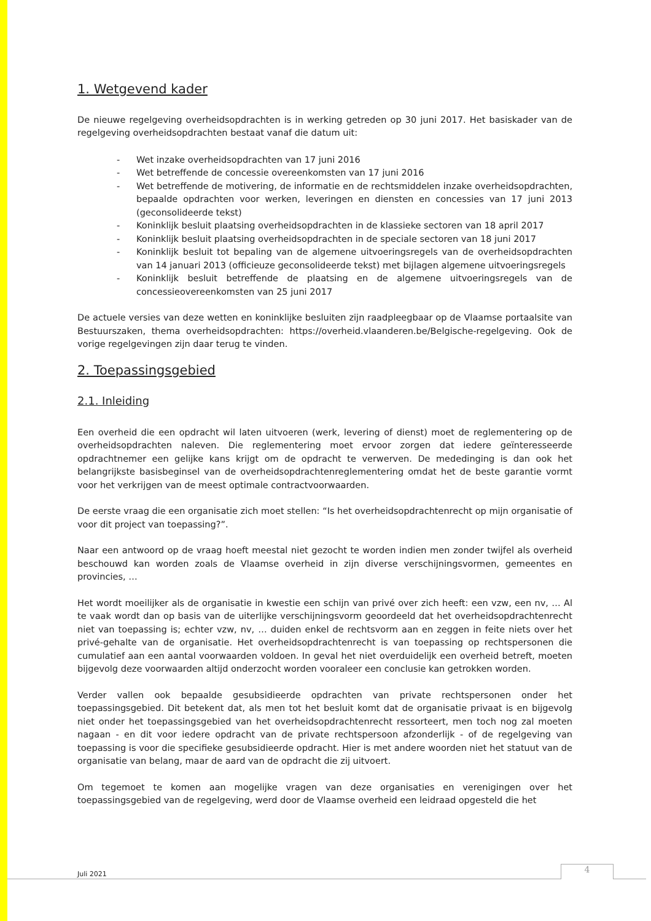1. Wetgevend kader
De nieuwe regelgeving overheidsopdrachten is in werking getreden op 30 juni 2017. Het basiskader van de regelgeving overheidsopdrachten bestaat vanaf die datum uit:
- Wet inzake overheidsopdrachten van 17 juni 2016
- Wet betreffende de concessie overeenkomsten van 17 juni 2016
- Wet betreffende de motivering, de informatie en de rechtsmiddelen inzake overheidsopdrachten, bepaalde opdrachten voor werken, leveringen en diensten en concessies van 17 juni 2013 (geconsolideerde tekst)
- Koninklijk besluit plaatsing overheidsopdrachten in de klassieke sectoren van 18 april 2017
- Koninklijk besluit plaatsing overheidsopdrachten in de speciale sectoren van 18 juni 2017
- Koninklijk besluit tot bepaling van de algemene uitvoeringsregels van de overheidsopdrachten van 14 januari 2013 (officieuze geconsolideerde tekst) met bijlagen algemene uitvoeringsregels
- Koninklijk besluit betreffende de plaatsing en de algemene uitvoeringsregels van de concessieovereenkomsten van 25 juni 2017
De actuele versies van deze wetten en koninklijke besluiten zijn raadpleegbaar op de Vlaamse portaalsite van Bestuurszaken, thema overheidsopdrachten: https://overheid.vlaanderen.be/Belgische-regelgeving. Ook de vorige regelgevingen zijn daar terug te vinden.
2. Toepassingsgebied
2.1. Inleiding
Een overheid die een opdracht wil laten uitvoeren (werk, levering of dienst) moet de reglementering op de overheidsopdrachten naleven. Die reglementering moet ervoor zorgen dat iedere geïnteresseerde opdrachtnemer een gelijke kans krijgt om de opdracht te verwerven. De mededinging is dan ook het belangrijkste basisbeginsel van de overheidsopdrachtenreglementering omdat het de beste garantie vormt voor het verkrijgen van de meest optimale contractvoorwaarden.
De eerste vraag die een organisatie zich moet stellen: “Is het overheidsopdrachtenrecht op mijn organisatie of voor dit project van toepassing?”.
Naar een antwoord op de vraag hoeft meestal niet gezocht te worden indien men zonder twijfel als overheid beschouwd kan worden zoals de Vlaamse overheid in zijn diverse verschijningsvormen, gemeentes en provincies, …
Het wordt moeilijker als de organisatie in kwestie een schijn van privé over zich heeft: een vzw, een nv, … Al te vaak wordt dan op basis van de uiterlijke verschijningsvorm geoordeeld dat het overheidsopdrachtenrecht niet van toepassing is; echter vzw, nv, … duiden enkel de rechtsvorm aan en zeggen in feite niets over het privé-gehalte van de organisatie. Het overheidsopdrachtenrecht is van toepassing op rechtspersonen die cumulatief aan een aantal voorwaarden voldoen. In geval het niet overduidelijk een overheid betreft, moeten bijgevolg deze voorwaarden altijd onderzocht worden vooraleer een conclusie kan getrokken worden.
Verder vallen ook bepaalde gesubsidieerde opdrachten van private rechtspersonen onder het toepassingsgebied. Dit betekent dat, als men tot het besluit komt dat de organisatie privaat is en bijgevolg niet onder het toepassingsgebied van het overheidsopdrachtenrecht ressorteert, men toch nog zal moeten nagaan - en dit voor iedere opdracht van de private rechtspersoon afzonderlijk - of de regelgeving van toepassing is voor die specifieke gesubsidieerde opdracht. Hier is met andere woorden niet het statuut van de organisatie van belang, maar de aard van de opdracht die zij uitvoert.
Om tegemoet te komen aan mogelijke vragen van deze organisaties en verenigingen over het toepassingsgebied van de regelgeving, werd door de Vlaamse overheid een leidraad opgesteld die het
Juli 2021 4